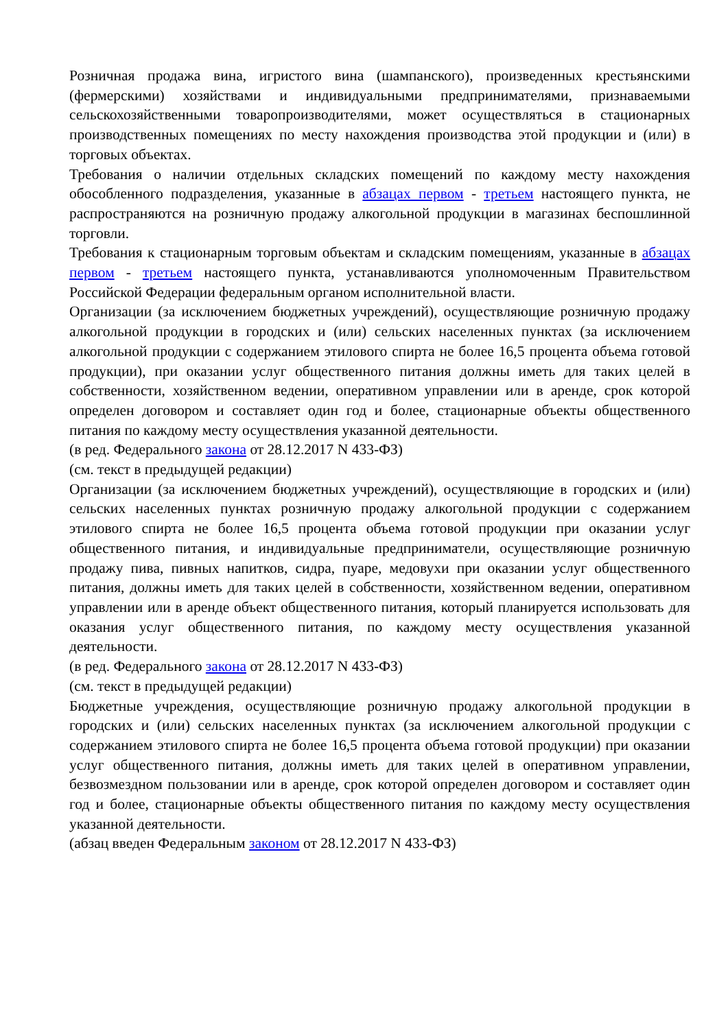Розничная продажа вина, игристого вина (шампанского), произведенных крестьянскими (фермерскими) хозяйствами и индивидуальными предпринимателями, признаваемыми сельскохозяйственными товаропроизводителями, может осуществляться в стационарных производственных помещениях по месту нахождения производства этой продукции и (или) в торговых объектах.
Требования о наличии отдельных складских помещений по каждому месту нахождения обособленного подразделения, указанные в абзацах первом - третьем настоящего пункта, не распространяются на розничную продажу алкогольной продукции в магазинах беспошлинной торговли.
Требования к стационарным торговым объектам и складским помещениям, указанные в абзацах первом - третьем настоящего пункта, устанавливаются уполномоченным Правительством Российской Федерации федеральным органом исполнительной власти.
Организации (за исключением бюджетных учреждений), осуществляющие розничную продажу алкогольной продукции в городских и (или) сельских населенных пунктах (за исключением алкогольной продукции с содержанием этилового спирта не более 16,5 процента объема готовой продукции), при оказании услуг общественного питания должны иметь для таких целей в собственности, хозяйственном ведении, оперативном управлении или в аренде, срок которой определен договором и составляет один год и более, стационарные объекты общественного питания по каждому месту осуществления указанной деятельности.
(в ред. Федерального закона от 28.12.2017 N 433-ФЗ)
(см. текст в предыдущей редакции)
Организации (за исключением бюджетных учреждений), осуществляющие в городских и (или) сельских населенных пунктах розничную продажу алкогольной продукции с содержанием этилового спирта не более 16,5 процента объема готовой продукции при оказании услуг общественного питания, и индивидуальные предприниматели, осуществляющие розничную продажу пива, пивных напитков, сидра, пуаре, медовухи при оказании услуг общественного питания, должны иметь для таких целей в собственности, хозяйственном ведении, оперативном управлении или в аренде объект общественного питания, который планируется использовать для оказания услуг общественного питания, по каждому месту осуществления указанной деятельности.
(в ред. Федерального закона от 28.12.2017 N 433-ФЗ)
(см. текст в предыдущей редакции)
Бюджетные учреждения, осуществляющие розничную продажу алкогольной продукции в городских и (или) сельских населенных пунктах (за исключением алкогольной продукции с содержанием этилового спирта не более 16,5 процента объема готовой продукции) при оказании услуг общественного питания, должны иметь для таких целей в оперативном управлении, безвозмездном пользовании или в аренде, срок которой определен договором и составляет один год и более, стационарные объекты общественного питания по каждому месту осуществления указанной деятельности.
(абзац введен Федеральным законом от 28.12.2017 N 433-ФЗ)